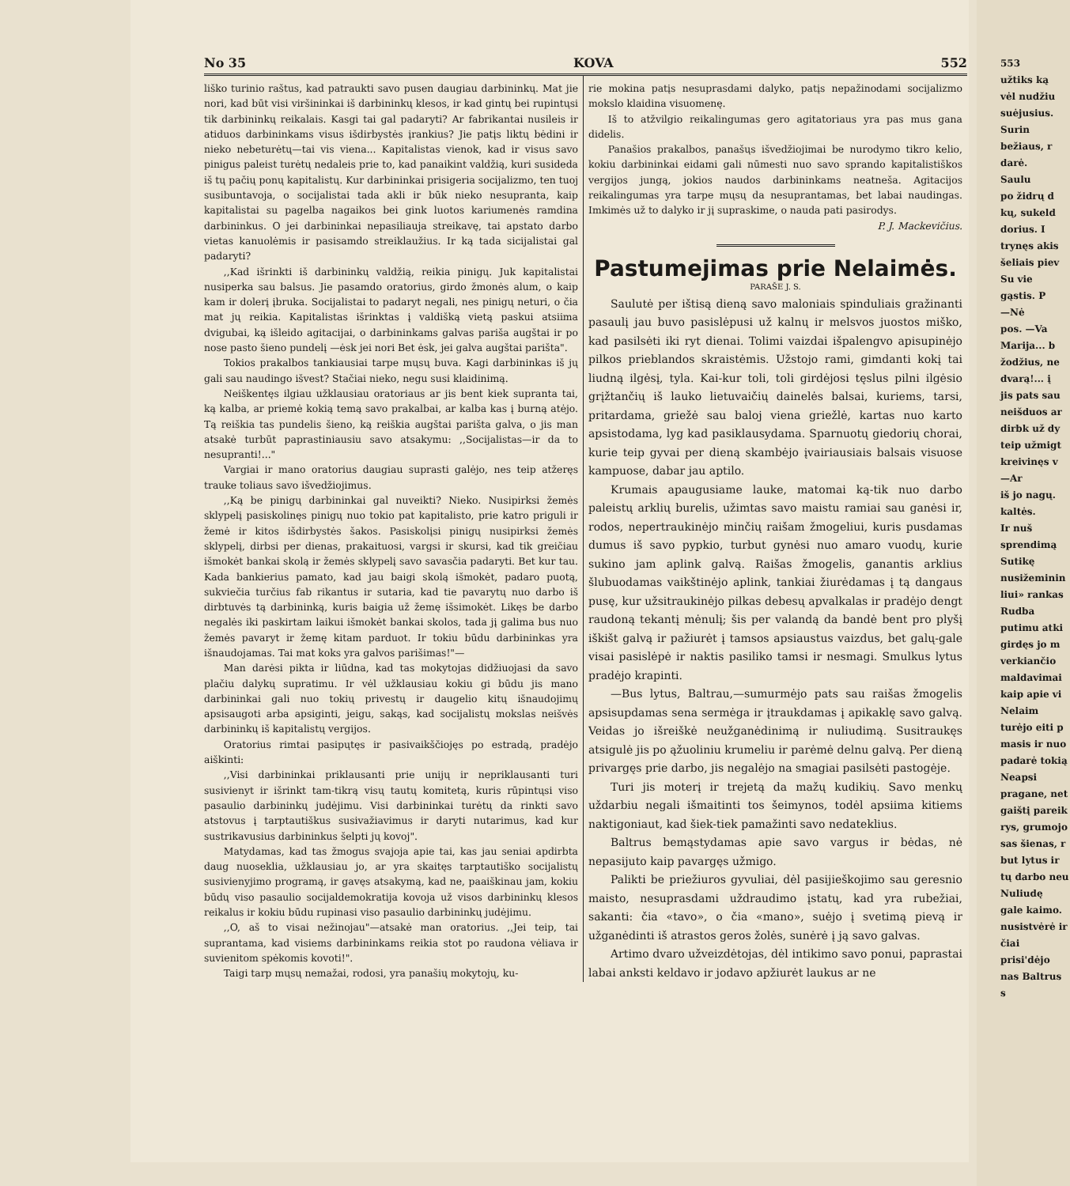553
užtiks ką
vėl nudžiu
suėjusius.
Surin
bežiaus, r
darė.
Saulu
po židrų d
kų, sukeld
dorius. I
trynęs akis
šeliais piev
Su vie
gąstis. P
—Nė
pos. —Va
Marija... b
žodžius, ne
dvarą!... į
jis pats sau
neišduos ar
dirbk už dy
teip užmigt
kreivinęs v
—Ar
iš jo nagų.
kaltės.
Ir nuš
sprendimą
Sutikę
nusižeminin
liui» rankas
Rudba
putimu atki
girdęs jo m
verkiančio
maldavimai
kaip apie vi
Nelaim
turėjo eiti p
masis ir nuo
padarė tokią
Neapsi
pragane, net
gaištį pareik
rys, grumojo
sas šienas, r
but lytus ir
tų darbo neu
Nuliudę
gale kaimo.
nusistvėrė ir
čiai prisi'dėjo
nas Baltrus s
No 35 KOVA 552
liško turinio raštus, kad patraukti savo pusen daugiau darbininkų. Mat jie nori, kad būt visi viršininkai iš darbininkų klesos, ir kad gintų bei rupintųsi tik darbininkų reikalais. Kasgi tai gal padaryti? Ar fabrikantai nusileis ir atiduos darbininkams visus išdirbystės įrankius? Jie patįs liktų bėdini ir nieko nebeturėtų—tai vis viena... Kapitalistas vienok, kad ir visus savo pinigus paleist turėtų nedaleis prie to, kad panaikint valdžią, kuri susideda iš tų pačių ponų kapitalistų. Kur darbininkai prisigeria socijalizmo, ten tuoj susibuntavoja, o socijalistai tada akli ir būk nieko nesupranta, kaip kapitalistai su pagelba nagaikos bei gink luotos kariumenės ramdina darbininkus. O jei darbininkai nepasiliauja streikavę, tai apstato darbo vietas kanuolėmis ir pasisamdo streiklaužius. Ir ką tada sicijalistai gal padaryti?
,,Kad išrinkti iš darbininkų valdžią, reikia pinigų. Juk kapitalistai nusiperka sau balsus. Jie pasamdo oratorius, girdo žmonės alum, o kaip kam ir dolerį įbruka. Socijalistai to padaryt negali, nes pinigų neturi, o čia mat jų reikia. Kapitalistas išrinktas į valdišką vietą paskui atsiima dvigubai, ką išleido agitacijai, o darbininkams galvas pariša augštai ir po nose pasto šieno pundelį —ėsk jei nori Bet ėsk, jei galva augštai parišta".
Tokios prakalbos tankiausiai tarpe mųsų buva. Kagi darbininkas iš jų gali sau naudingo išvest? Stačiai nieko, negu susi klaidinimą.
Neiškentęs ilgiau užklausiau oratoriaus ar jis bent kiek supranta tai, ką kalba, ar priemė kokią temą savo prakalbai, ar kalba kas į burną atėjo. Tą reiškia tas pundelis šieno, ką reiškia augštai parišta galva, o jis man atsakė turbūt paprastiniausiu savo atsakymu: ,,Socijalistas—ir da to nesupranti!..."
Vargiai ir mano oratorius daugiau suprasti galėjo, nes teip atžeręs trauke toliaus savo išvedžiojimus.
,,Ką be pinigų darbininkai gal nuveikti? Nieko. Nusipirksi žemės sklypelį pasiskolinęs pinigų nuo tokio pat kapitalisto, prie katro priguli ir žemė ir kitos išdirbystės šakos. Pasiskolįsi pinigų nusipirksi žemės sklypelį, dirbsi per dienas, prakaituosi, vargsi ir skursi, kad tik greičiau išmokėt bankai skolą ir žemės sklypelį savo savasčia padaryti. Bet kur tau. Kada bankierius pamato, kad jau baigi skolą išmokėt, padaro puotą, sukviečia turčius fab rikantus ir sutaria, kad tie pavarytų nuo darbo iš dirbtuvės tą darbininką, kuris baigia už žemę išsimokėt. Likęs be darbo negalės iki paskirtam laikui išmokėt bankai skolos, tada jį galima bus nuo žemės pavaryt ir žemę kitam parduot. Ir tokiu būdu darbininkas yra išnaudojamas. Tai mat koks yra galvos parišimas!"—
Man darėsi pikta ir liūdna, kad tas mokytojas didžiuojasi da savo plačiu dalykų supratimu. Ir vėl užklausiau kokiu gi būdu jis mano darbininkai gali nuo tokių privestų ir daugelio kitų išnaudojimų apsisaugoti arba apsiginti, jeigu, sakąs, kad socijalistų mokslas neišvės darbininkų iš kapitalistų vergijos.
Oratorius rimtai pasipųtęs ir pasivaikščiojęs po estradą, pradėjo aiškinti:
,,Visi darbininkai priklausanti prie unijų ir nepriklausanti turi susivienyt ir išrinkt tam-tikrą visų tautų komitetą, kuris rūpintųsi viso pasaulio darbininkų judėjimu. Visi darbininkai turėtų da rinkti savo atstovus į tarptautiškus susivažiavimus ir daryti nutarimus, kad kur sustrikavusius darbininkus šelpti jų kovoj".
Matydamas, kad tas žmogus svajoja apie tai, kas jau seniai apdirbta daug nuoseklia, užklausiau jo, ar yra skaitęs tarptautiško socijalistų susivienyjimo programą, ir gavęs atsakymą, kad ne, paaiškinau jam, kokiu būdų viso pasaulio socijaldemokratija kovoja už visos darbininkų klesos reikalus ir kokiu būdu rupinasi viso pasaulio darbininkų judėjimu.
,,O, aš to visai nežinojau"—atsakė man oratorius. ,,Jei teip, tai suprantama, kad visiems darbininkams reikia stot po raudona vėliava ir suvienitom spėkomis kovoti!".
Taigi tarp mųsų nemažai, rodosi, yra panašių mokytojų, ku-
rie mokina patįs nesuprasdami dalyko, patįs nepažinodami socijalizmo mokslo klaidina visuomenę.
Iš to atžvilgio reikalingumas gero agitatoriaus yra pas mus gana didelis.
Panašios prakalbos, panašųs išvedžiojimai be nurodymo tikro kelio, kokiu darbininkai eidami gali nūmesti nuo savo sprando kapitalistiškos vergijos jungą, jokios naudos darbininkams neatneša. Agitacijos reikalingumas yra tarpe mųsų da nesuprantamas, bet labai naudingas. Imkimės už to dalyko ir jį supraskime, o nauda pati pasirodys.
P. J. Mackevičius.
Pastumejimas prie Nelaimės.
PARAŠE J. S.
Saulutė per ištisą dieną savo maloniais spinduliais gražinanti pasaulį jau buvo pasislėpusi už kalnų ir melsvos juostos miško, kad pasilsėti iki ryt dienai. Tolimi vaizdai išpalengvo apisupinėjo pilkos prieblandos skraistėmis. Užstojo rami, gimdanti kokį tai liudną ilgėsį, tyla. Kai-kur toli, toli girdėjosi tęslus pilni ilgėsio grįžtančių iš lauko lietuvaičių dainelės balsai, kuriems, tarsi, pritardama, griežė sau baloj viena griežlė, kartas nuo karto apsistodama, lyg kad pasiklausydama. Sparnuotų giedorių chorai, kurie teip gyvai per dieną skambėjo įvairiausiais balsais visuose kampuose, dabar jau aptilo.
Krumais apaugusiame lauke, matomai ką-tik nuo darbo paleistų arklių burelis, užimtas savo maistu ramiai sau ganėsi ir, rodos, nepertraukinėjo minčių raišam žmogeliui, kuris pusdamas dumus iš savo pypkio, turbut gynėsi nuo amaro vuodų, kurie sukino jam aplink galvą. Raišas žmogelis, ganantis arklius šlubuodamas vaikštinėjo aplink, tankiai žiurėdamas į tą dangaus pusę, kur užsitraukinėjo pilkas debesų apvalkalas ir pradėjo dengt raudoną tekantį mėnulį; šis per valandą da bandė bent pro plyšį iškišt galvą ir pažiurėt į tamsos apsiaustus vaizdus, bet galų-gale visai pasislėpė ir naktis pasiliko tamsi ir nesmagi. Smulkus lytus pradėjo krapinti.
—Bus lytus, Baltrau,—sumurmėjo pats sau raišas žmogelis apsisupdamas sena sermėga ir įtraukdamas į apikaklę savo galvą. Veidas jo išreiškė neužganėdinimą ir nuliudimą. Susitraukęs atsigulė jis po ąžuoliniu krumeliu ir parėmė delnu galvą. Per dieną privargęs prie darbo, jis negalėjo na smagiai pasilsėti pastogėje.
Turi jis moterį ir trejetą da mažų kudikių. Savo menkų uždarbiu negali išmaitinti tos šeimynos, todėl apsiima kitiems naktigoniaut, kad šiek-tiek pamažinti savo nedateklius.
Baltrus bemąstydamas apie savo vargus ir bėdas, nė nepasijuto kaip pavargęs užmigo.
Palikti be priežiuros gyvuliai, dėl pasijieškojimo sau geresnio maisto, nesuprasdami uždraudimo įstatų, kad yra rubežiai, sakanti: čia «tavo», o čia «mano», suėjo į svetimą pievą ir užganėdinti iš atrastos geros žolės, sunėrė į ją savo galvas.
Artimo dvaro užveizdėtojas, dėl intikimo savo ponui, paprastai labai anksti keldavo ir jodavo apžiurėt laukus ar ne